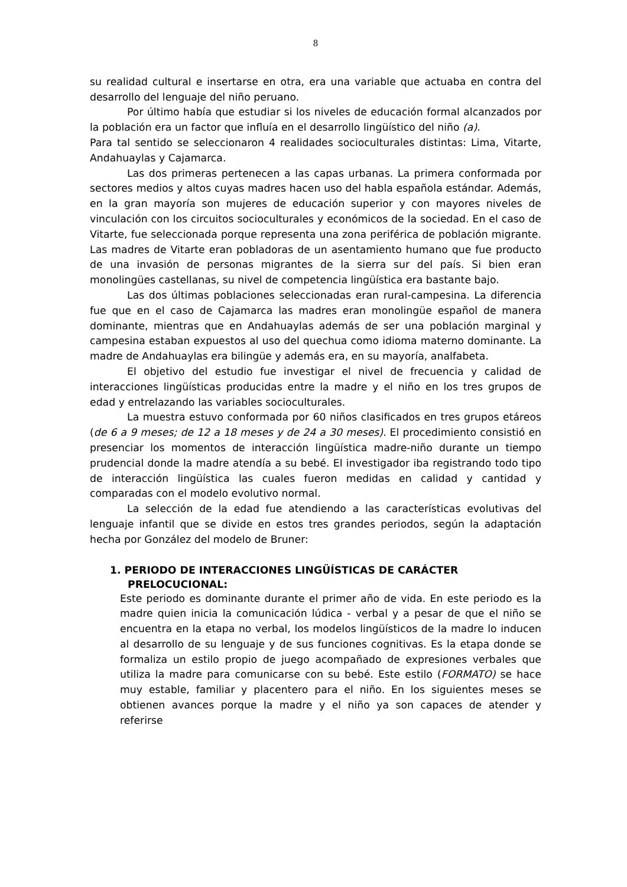8
su realidad cultural e insertarse en otra, era una variable que actuaba en contra del desarrollo del lenguaje del niño peruano.
Por último había que estudiar si los niveles de educación formal alcanzados por la población era un factor que influía en el desarrollo lingüístico del niño (a).
Para tal sentido se seleccionaron 4 realidades socioculturales distintas: Lima, Vitarte, Andahuaylas y Cajamarca.
Las dos primeras pertenecen a las capas urbanas. La primera conformada por sectores medios y altos cuyas madres hacen uso del habla española estándar. Además, en la gran mayoría son mujeres de educación superior y con mayores niveles de vinculación con los circuitos socioculturales y económicos de la sociedad. En el caso de Vitarte, fue seleccionada porque representa una zona periférica de población migrante. Las madres de Vitarte eran pobladoras de un asentamiento humano que fue producto de una invasión de personas migrantes de la sierra sur del país. Si bien eran monolingües castellanas, su nivel de competencia lingüística era bastante bajo.
Las dos últimas poblaciones seleccionadas eran rural-campesina. La diferencia fue que en el caso de Cajamarca las madres eran monolingüe español de manera dominante, mientras que en Andahuaylas además de ser una población marginal y campesina estaban expuestos al uso del quechua como idioma materno dominante. La madre de Andahuaylas era bilingüe y además era, en su mayoría, analfabeta.
El objetivo del estudio fue investigar el nivel de frecuencia y calidad de interacciones lingüísticas producidas entre la madre y el niño en los tres grupos de edad y entrelazando las variables socioculturales.
La muestra estuvo conformada por 60 niños clasificados en tres grupos etáreos (de 6 a 9 meses; de 12 a 18 meses y de 24 a 30 meses). El procedimiento consistió en presenciar los momentos de interacción lingüística madre-niño durante un tiempo prudencial donde la madre atendía a su bebé. El investigador iba registrando todo tipo de interacción lingüística las cuales fueron medidas en calidad y cantidad y comparadas con el modelo evolutivo normal.
La selección de la edad fue atendiendo a las características evolutivas del lenguaje infantil que se divide en estos tres grandes periodos, según la adaptación hecha por González del modelo de Bruner:
1. PERIODO DE INTERACCIONES LINGÜÍSTICAS DE CARÁCTER PRELOCUCIONAL:
Este periodo es dominante durante el primer año de vida. En este periodo es la madre quien inicia la comunicación lúdica - verbal y a pesar de que el niño se encuentra en la etapa no verbal, los modelos lingüísticos de la madre lo inducen al desarrollo de su lenguaje y de sus funciones cognitivas. Es la etapa donde se formaliza un estilo propio de juego acompañado de expresiones verbales que utiliza la madre para comunicarse con su bebé. Este estilo (FORMATO) se hace muy estable, familiar y placentero para el niño. En los siguientes meses se obtienen avances porque la madre y el niño ya son capaces de atender y referirse